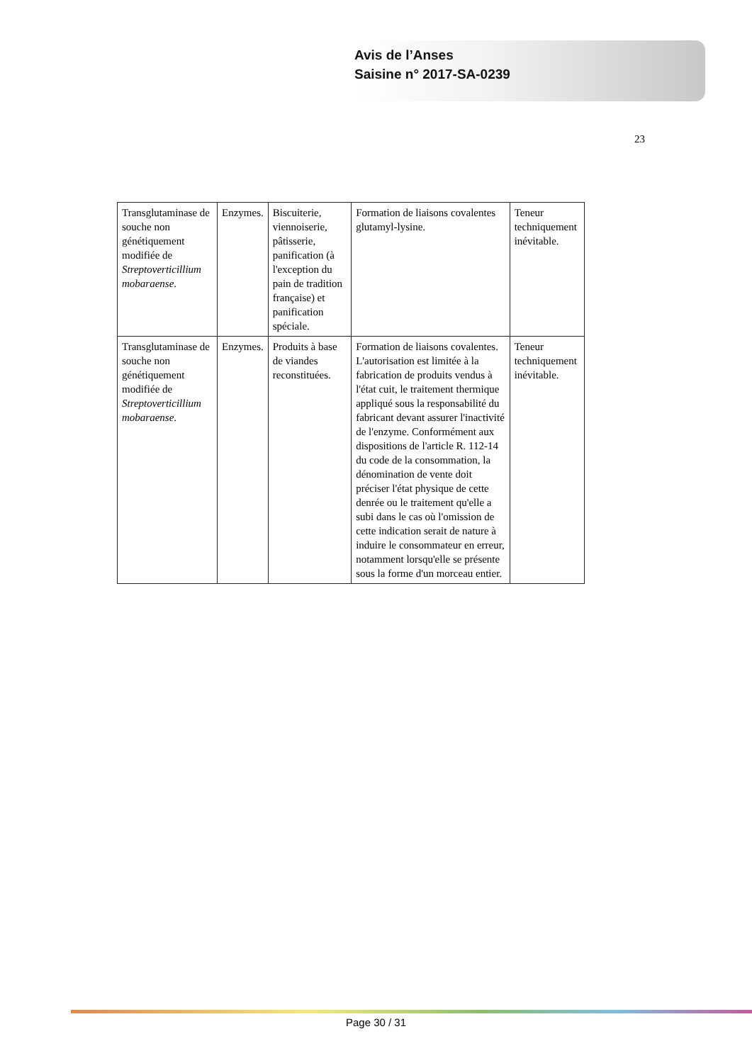Avis de l’Anses
Saisine n° 2017-SA-0239
23
| Transglutaminase de souche non génétiquement modifiée de Streptoverticillium mobaraense . | Enzymes. | Biscuiterie, viennoiserie, pâtisserie, panification (à l'exception du pain de tradition française) et panification spéciale. | Formation de liaisons covalentes glutamyl-lysine. | Teneur techniquement inévitable. |
| Transglutaminase de souche non génétiquement modifiée de Streptoverticillium mobaraense . | Enzymes. | Produits à base de viandes reconstituées. | Formation de liaisons covalentes. L'autorisation est limitée à la fabrication de produits vendus à l'état cuit, le traitement thermique appliqué sous la responsabilité du fabricant devant assurer l'inactivité de l'enzyme. Conformément aux dispositions de l'article R. 112-14 du code de la consommation, la dénomination de vente doit préciser l'état physique de cette denrée ou le traitement qu'elle a subi dans le cas où l'omission de cette indication serait de nature à induire le consommateur en erreur, notamment lorsqu'elle se présente sous la forme d'un morceau entier. | Teneur techniquement inévitable. |
Page 30 / 31